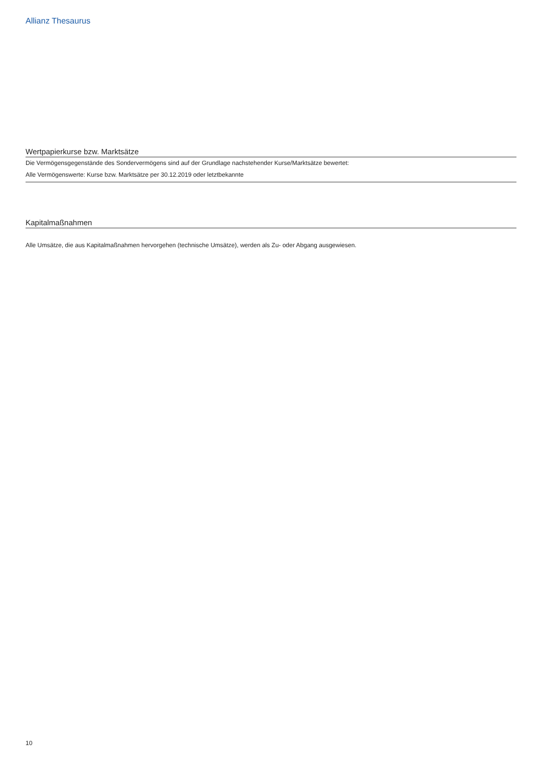Allianz Thesaurus
Wertpapierkurse bzw. Marktsätze
Die Vermögensgegenstände des Sondervermögens sind auf der Grundlage nachstehender Kurse/Marktsätze bewertet:
Alle Vermögenswerte: Kurse bzw. Marktsätze per 30.12.2019 oder letztbekannte
Kapitalmaßnahmen
Alle Umsätze, die aus Kapitalmaßnahmen hervorgehen (technische Umsätze), werden als Zu- oder Abgang ausgewiesen.
10